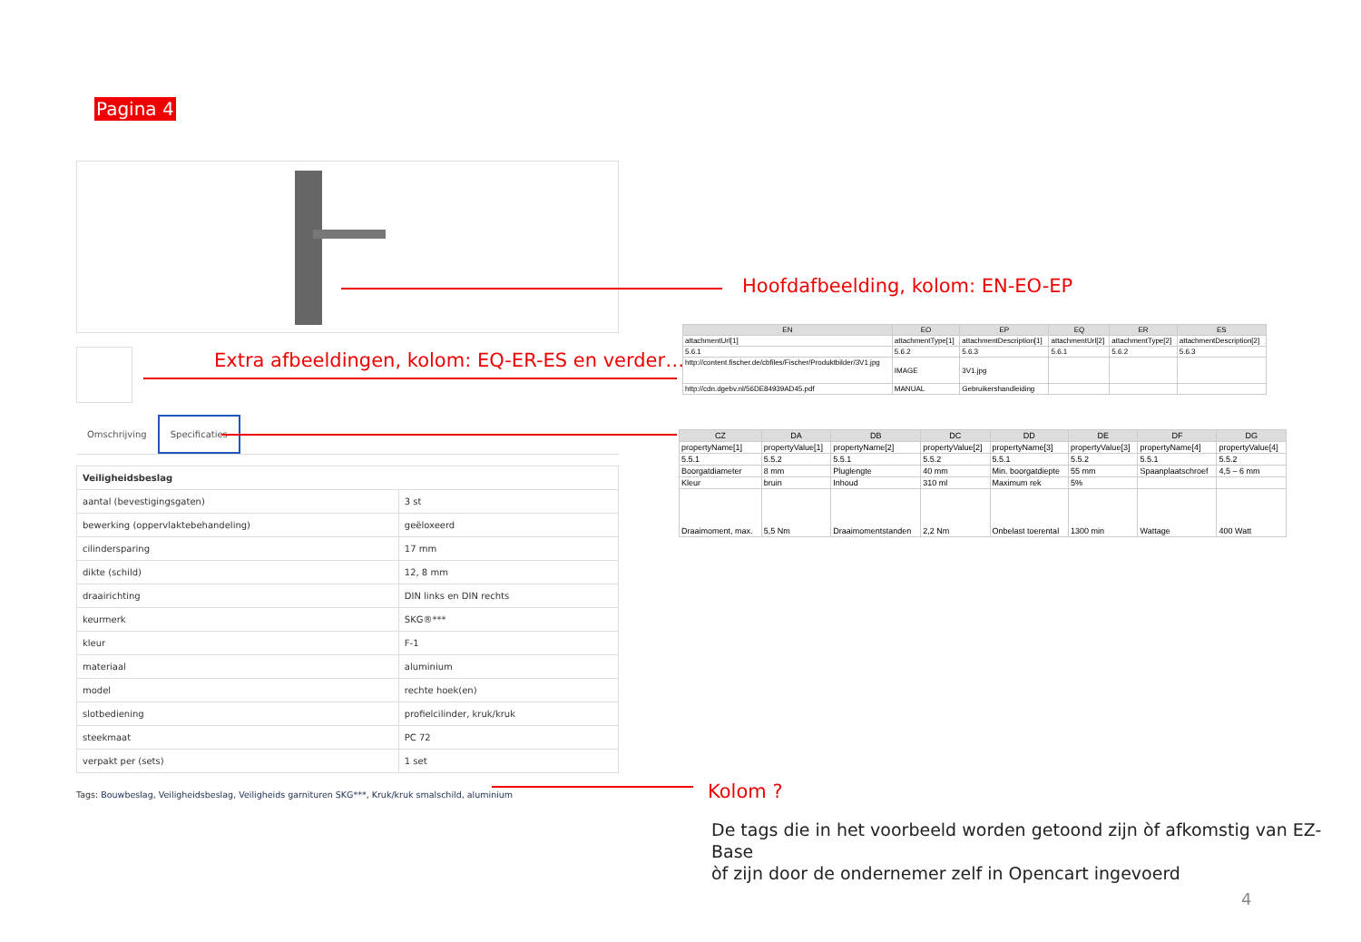Pagina 4
Omschrijving Specificaties
| Veiligheidsbeslag | |
| --- | --- |
| aantal (bevestigingsgaten) | 3 st |
| bewerking (oppervlaktebehandeling) | geëloxeerd |
| cilindersparing | 17 mm |
| dikte (schild) | 12, 8 mm |
| draairichting | DIN links en DIN rechts |
| keurmerk | SKG®*** |
| kleur | F-1 |
| materiaal | aluminium |
| model | rechte hoek(en) |
| slotbediening | profielcilinder, kruk/kruk |
| steekmaat | PC 72 |
| verpakt per (sets) | 1 set |
Tags: Bouwbeslag, Veiligheidsbeslag, Veiligheids garnituren SKG***, Kruk/kruk smalschild, aluminium
Hoofdafbeelding, kolom: EN-EO-EP
Extra afbeeldingen, kolom: EQ-ER-ES en verder…
| EN | EO | EP | EQ | ER | ES |
| --- | --- | --- | --- | --- | --- |
| attachmentUrl[1] | attachmentType[1] | attachmentDescription[1] | attachmentUrl[2] | attachmentType[2] | attachmentDescription[2] |
| 5.6.1 | 5.6.2 | 5.6.3 | 5.6.1 | 5.6.2 | 5.6.3 |
| http://content.fischer.de/cbfiles/Fischer/Produktbilder/3V1.jpg | IMAGE | 3V1.jpg | | | |
| http://cdn.dgebv.nl/56DE84939AD45.pdf | MANUAL | Gebruikershandleiding | | | |
| CZ | DA | DB | DC | DD | DE | DF | DG |
| --- | --- | --- | --- | --- | --- | --- | --- |
| propertyName[1] | propertyValue[1] | propertyName[2] | propertyValue[2] | propertyName[3] | propertyValue[3] | propertyName[4] | propertyValue[4] |
| 5.5.1 | 5.5.2 | 5.5.1 | 5.5.2 | 5.5.1 | 5.5.2 | 5.5.1 | 5.5.2 |
| Boorgatdiameter | 8 mm | Pluglengte | 40 mm | Min. boorgatdiepte | 55 mm | Spaanplaatschroef | 4,5 – 6 mm |
| Kleur | bruin | Inhoud | 310 ml | Maximum rek | 5% | | |
| Draaimoment, max. | 5,5 Nm | Draaimomentstanden | 2,2 Nm | Onbelast toerental | 1300 min | Wattage | 400 Watt |
Kolom ?
De tags die in het voorbeeld worden getoond zijn òf afkomstig van EZ-Base
òf zijn door de ondernemer zelf in Opencart ingevoerd
4